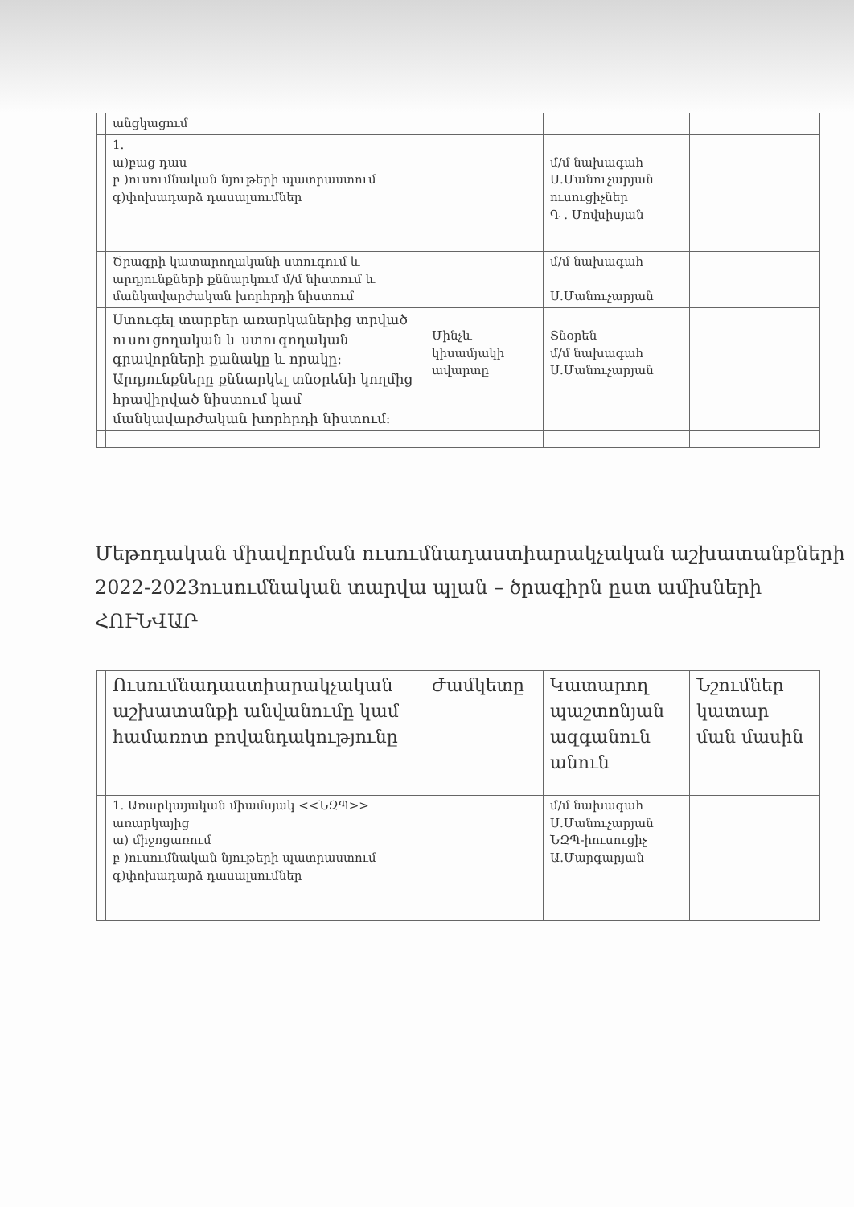| | անցկացում | | | |
| | 1. ա)բաց դաս բ )ուսումնական նյութերի պատրաստում գ)փոխադարձ դասալսումներ | | մ/մ նախագահ Ս.Մանուչարյան ուսուցիչներ Գ . Մովսիսյան | |
| | Ծրագրի կատարողականի ստուգում և արդյունքների քննարկում մ/մ նիստում և մանկավարժական խորհրդի նիստում | | մ/մ նախագահ Ս.Մանուչարյան | |
| | Ստուգել տարբեր առարկաներից տրված ուսուցողական և ստուգողական գրավորների քանակը և որակը։ Արդյունքները քննարկել տնօրենի կողմից հրավիրված նիստում կամ մանկավարժական խորհրդի նիստում։ | Մինչև կիսամյակի ավարտը | Տնօրեն մ/մ նախագահ Ս.Մանուչարյան | |
Մեթոդական միավորման ուսումնադաստիարակչական աշխատանքների 2022-2023ուսումնական տարվա պլան – ծրագիրն ըստ ամիսների
ՀՈՒՆՎԱՐ
| | Ուսումնադաստիարակչական աշխատանքի անվանումը կամ համառոտ բովանդակությունը | Ժամկետը | Կատարող պաշտոնյան ազգանուն անուն | Նշումներ կատար ման մասին |
| | 1. Առարկայական միամսյակ <<ՆԶՊ>> առարկայից ա) միջոցառում բ )ուսումնական նյութերի պատրաստում գ)փոխադարձ դասալսումներ | | մ/մ նախագահ Ս.Մանուչարյան ՆԶՊ-իուսուցիչ Ա.Մարգարյան | |